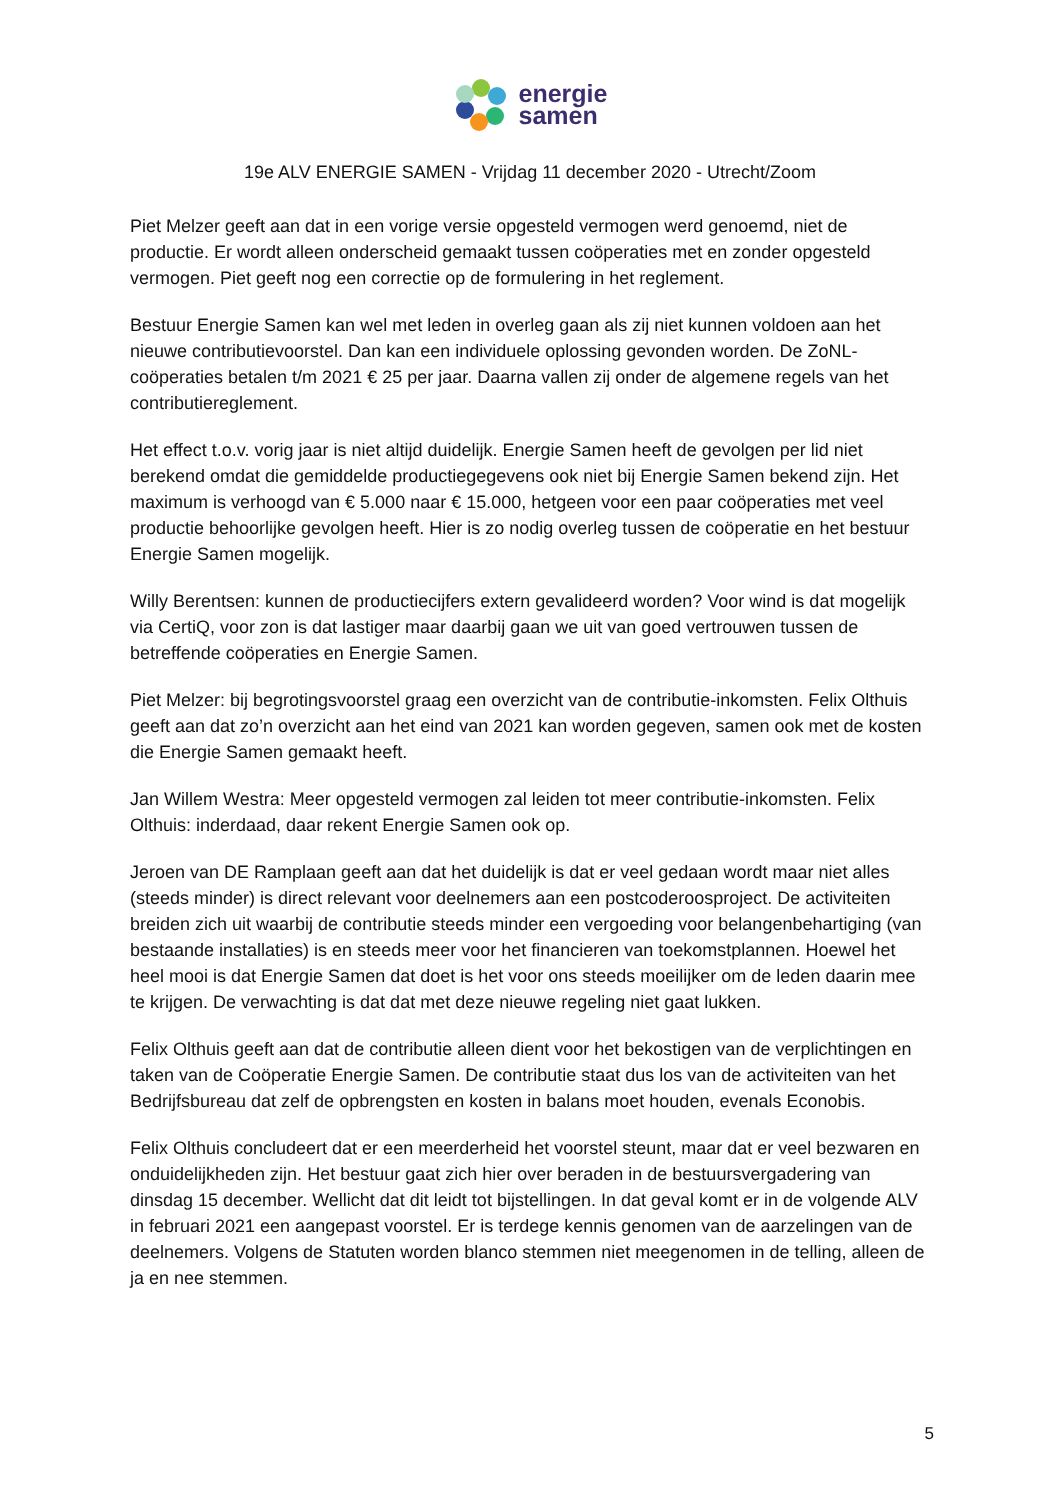energie
samen
19e ALV ENERGIE SAMEN - Vrijdag 11 december 2020 - Utrecht/Zoom
Piet Melzer geeft aan dat in een vorige versie opgesteld vermogen werd genoemd, niet de productie. Er wordt alleen onderscheid gemaakt tussen coöperaties met en zonder opgesteld vermogen. Piet geeft nog een correctie op de formulering in het reglement.
Bestuur Energie Samen kan wel met leden in overleg gaan als zij niet kunnen voldoen aan het nieuwe contributievoorstel. Dan kan een individuele oplossing gevonden worden. De ZoNL-coöperaties betalen t/m 2021 € 25 per jaar. Daarna vallen zij onder de algemene regels van het contributiereglement.
Het effect t.o.v. vorig jaar is niet altijd duidelijk. Energie Samen heeft de gevolgen per lid niet berekend omdat die gemiddelde productiegegevens ook niet bij Energie Samen bekend zijn. Het maximum is verhoogd van € 5.000 naar € 15.000, hetgeen voor een paar coöperaties met veel productie behoorlijke gevolgen heeft. Hier is zo nodig overleg tussen de coöperatie en het bestuur Energie Samen mogelijk.
Willy Berentsen: kunnen de productiecijfers extern gevalideerd worden? Voor wind is dat mogelijk via CertiQ, voor zon is dat lastiger maar daarbij gaan we uit van goed vertrouwen tussen de betreffende coöperaties en Energie Samen.
Piet Melzer: bij begrotingsvoorstel graag een overzicht van de contributie-inkomsten. Felix Olthuis geeft aan dat zo’n overzicht aan het eind van 2021 kan worden gegeven, samen ook met de kosten die Energie Samen gemaakt heeft.
Jan Willem Westra: Meer opgesteld vermogen zal leiden tot meer contributie-inkomsten. Felix Olthuis: inderdaad, daar rekent Energie Samen ook op.
Jeroen van DE Ramplaan geeft aan dat het duidelijk is dat er veel gedaan wordt maar niet alles (steeds minder) is direct relevant voor deelnemers aan een postcoderoosproject. De activiteiten breiden zich uit waarbij de contributie steeds minder een vergoeding voor belangenbehartiging (van bestaande installaties) is en steeds meer voor het financieren van toekomstplannen. Hoewel het heel mooi is dat Energie Samen dat doet is het voor ons steeds moeilijker om de leden daarin mee te krijgen. De verwachting is dat dat met deze nieuwe regeling niet gaat lukken.
Felix Olthuis geeft aan dat de contributie alleen dient voor het bekostigen van de verplichtingen en taken van de Coöperatie Energie Samen. De contributie staat dus los van de activiteiten van het Bedrijfsbureau dat zelf de opbrengsten en kosten in balans moet houden, evenals Econobis.
Felix Olthuis concludeert dat er een meerderheid het voorstel steunt, maar dat er veel bezwaren en onduidelijkheden zijn. Het bestuur gaat zich hier over beraden in de bestuursvergadering van dinsdag 15 december. Wellicht dat dit leidt tot bijstellingen. In dat geval komt er in de volgende ALV in februari 2021 een aangepast voorstel. Er is terdege kennis genomen van de aarzelingen van de deelnemers. Volgens de Statuten worden blanco stemmen niet meegenomen in de telling, alleen de ja en nee stemmen.
5